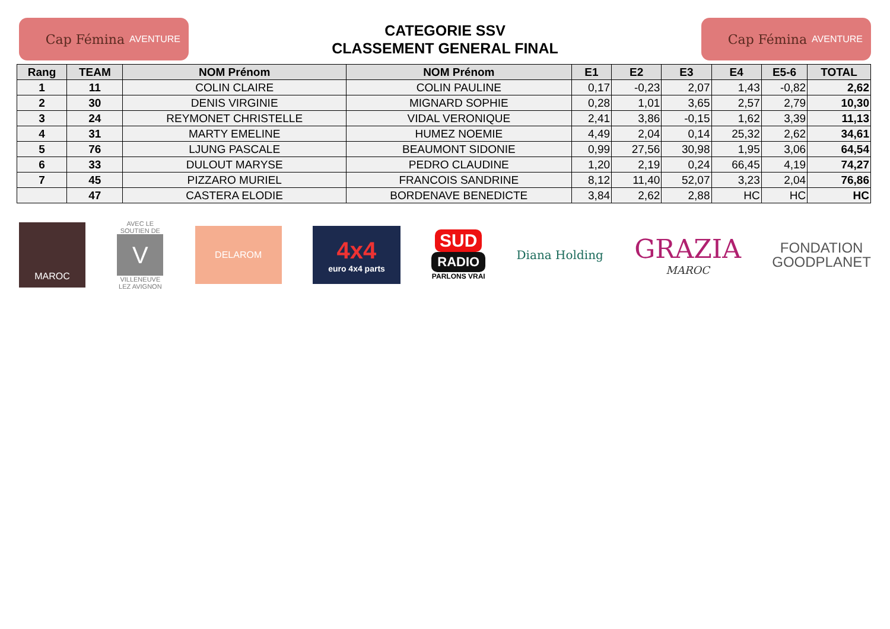Cap Fémina AVENTURE
CATEGORIE SSV
CLASSEMENT GENERAL FINAL
Cap Fémina AVENTURE
| Rang | TEAM | NOM Prénom | NOM Prénom | E1 | E2 | E3 | E4 | E5-6 | TOTAL |
| --- | --- | --- | --- | --- | --- | --- | --- | --- | --- |
| 1 | 11 | COLIN CLAIRE | COLIN PAULINE | 0,17 | -0,23 | 2,07 | 1,43 | -0,82 | 2,62 |
| 2 | 30 | DENIS VIRGINIE | MIGNARD SOPHIE | 0,28 | 1,01 | 3,65 | 2,57 | 2,79 | 10,30 |
| 3 | 24 | REYMONET CHRISTELLE | VIDAL VERONIQUE | 2,41 | 3,86 | -0,15 | 1,62 | 3,39 | 11,13 |
| 4 | 31 | MARTY EMELINE | HUMEZ NOEMIE | 4,49 | 2,04 | 0,14 | 25,32 | 2,62 | 34,61 |
| 5 | 76 | LJUNG PASCALE | BEAUMONT SIDONIE | 0,99 | 27,56 | 30,98 | 1,95 | 3,06 | 64,54 |
| 6 | 33 | DULOUT MARYSE | PEDRO CLAUDINE | 1,20 | 2,19 | 0,24 | 66,45 | 4,19 | 74,27 |
| 7 | 45 | PIZZARO MURIEL | FRANCOIS SANDRINE | 8,12 | 11,40 | 52,07 | 3,23 | 2,04 | 76,86 |
| | 47 | CASTERA ELODIE | BORDENAVE BENEDICTE | 3,84 | 2,62 | 2,88 | HC | HC | HC |
MAROC
AVEC LE SOUTIEN DE
V
VILLENEUVE LEZ AVIGNON
DELAROM
4x4
euro 4x4 parts
SUD
RADIO
PARLONS VRAI
Diana Holding
GRAZIA
MAROC
FONDATION
GOODPLANET